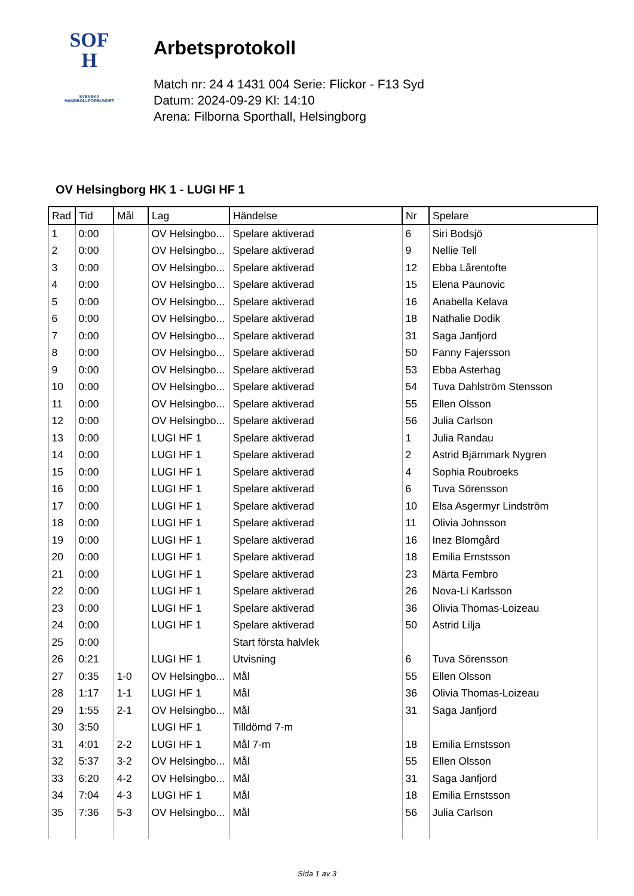SOF
H
SVENSKA
HANDBOLLFÖRBUNDET
Arbetsprotokoll
Match nr: 24 4 1431 004 Serie: Flickor - F13 Syd
Datum: 2024-09-29 Kl: 14:10
Arena: Filborna Sporthall, Helsingborg
OV Helsingborg HK 1 - LUGI HF 1
| Rad | Tid | Mål | Lag | Händelse | Nr | Spelare |
| --- | --- | --- | --- | --- | --- | --- |
| 1 | 0:00 | | OV Helsingbo... | Spelare aktiverad | 6 | Siri Bodsjö |
| 2 | 0:00 | | OV Helsingbo... | Spelare aktiverad | 9 | Nellie Tell |
| 3 | 0:00 | | OV Helsingbo... | Spelare aktiverad | 12 | Ebba Lårentofte |
| 4 | 0:00 | | OV Helsingbo... | Spelare aktiverad | 15 | Elena Paunovic |
| 5 | 0:00 | | OV Helsingbo... | Spelare aktiverad | 16 | Anabella Kelava |
| 6 | 0:00 | | OV Helsingbo... | Spelare aktiverad | 18 | Nathalie Dodik |
| 7 | 0:00 | | OV Helsingbo... | Spelare aktiverad | 31 | Saga Janfjord |
| 8 | 0:00 | | OV Helsingbo... | Spelare aktiverad | 50 | Fanny Fajersson |
| 9 | 0:00 | | OV Helsingbo... | Spelare aktiverad | 53 | Ebba Asterhag |
| 10 | 0:00 | | OV Helsingbo... | Spelare aktiverad | 54 | Tuva Dahlström Stensson |
| 11 | 0:00 | | OV Helsingbo... | Spelare aktiverad | 55 | Ellen Olsson |
| 12 | 0:00 | | OV Helsingbo... | Spelare aktiverad | 56 | Julia Carlson |
| 13 | 0:00 | | LUGI HF 1 | Spelare aktiverad | 1 | Julia Randau |
| 14 | 0:00 | | LUGI HF 1 | Spelare aktiverad | 2 | Astrid Bjärnmark Nygren |
| 15 | 0:00 | | LUGI HF 1 | Spelare aktiverad | 4 | Sophia Roubroeks |
| 16 | 0:00 | | LUGI HF 1 | Spelare aktiverad | 6 | Tuva Sörensson |
| 17 | 0:00 | | LUGI HF 1 | Spelare aktiverad | 10 | Elsa Asgermyr Lindström |
| 18 | 0:00 | | LUGI HF 1 | Spelare aktiverad | 11 | Olivia Johnsson |
| 19 | 0:00 | | LUGI HF 1 | Spelare aktiverad | 16 | Inez Blomgård |
| 20 | 0:00 | | LUGI HF 1 | Spelare aktiverad | 18 | Emilia Ernstsson |
| 21 | 0:00 | | LUGI HF 1 | Spelare aktiverad | 23 | Märta Fembro |
| 22 | 0:00 | | LUGI HF 1 | Spelare aktiverad | 26 | Nova-Li Karlsson |
| 23 | 0:00 | | LUGI HF 1 | Spelare aktiverad | 36 | Olivia Thomas-Loizeau |
| 24 | 0:00 | | LUGI HF 1 | Spelare aktiverad | 50 | Astrid Lilja |
| 25 | 0:00 | | | Start första halvlek | | |
| 26 | 0:21 | | LUGI HF 1 | Utvisning | 6 | Tuva Sörensson |
| 27 | 0:35 | 1-0 | OV Helsingbo... | Mål | 55 | Ellen Olsson |
| 28 | 1:17 | 1-1 | LUGI HF 1 | Mål | 36 | Olivia Thomas-Loizeau |
| 29 | 1:55 | 2-1 | OV Helsingbo... | Mål | 31 | Saga Janfjord |
| 30 | 3:50 | | LUGI HF 1 | Tilldömd 7-m | | |
| 31 | 4:01 | 2-2 | LUGI HF 1 | Mål 7-m | 18 | Emilia Ernstsson |
| 32 | 5:37 | 3-2 | OV Helsingbo... | Mål | 55 | Ellen Olsson |
| 33 | 6:20 | 4-2 | OV Helsingbo... | Mål | 31 | Saga Janfjord |
| 34 | 7:04 | 4-3 | LUGI HF 1 | Mål | 18 | Emilia Ernstsson |
| 35 | 7:36 | 5-3 | OV Helsingbo... | Mål | 56 | Julia Carlson |
Sida 1 av 3